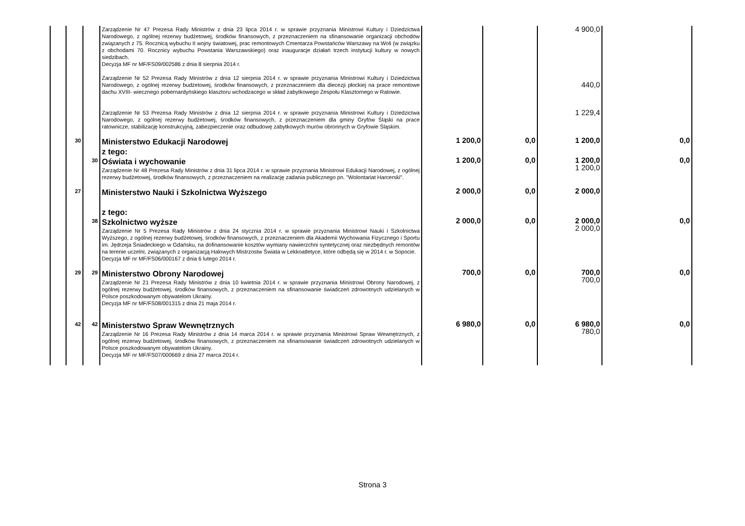| | | | Zarządzenie Nr 47 Prezesa Rady Ministrów z dnia 23 lipca 2014 r. w sprawie przyznania Ministrowi Kultury i Dziedzictwa Narodowego, z ogólnej rezerwy budżetowej, środków finansowych, z przeznaczeniem na sfinansowanie organizacji obchodów związanych z 75. Rocznicą wybuchu II wojny światowej, prac remontowych Cmentarza Powstańców Warszawy na Woli (w związku z obchodami 70. Rocznicy wybuchu Powstania Warszawskiego) oraz inauguracje działań trzech instytucji kultury w nowych siedzibach. Decyzja MF nr MF/FS09/002586 z dnia 8 sierpnia 2014 r. | | | 4 900,0 | |
| | | | Zarządzenie Nr 52 Prezesa Rady Ministrów z dnia 12 sierpnia 2014 r. w sprawie przyznania Ministrowi Kultury i Dziedzictwa Narodowego, z ogólnej rezerwy budżetowej, środków finansowych, z przeznaczeniem dla diecezji płockiej na prace remontowe dachu XVIII- wiecznego pobernardyńskiego klasztoru wchodzacego w skład zabytkowego Zespołu Klasztornego w Ratowie. | | | 440,0 | |
| | | | Zarządzenie Nr 53 Prezesa Rady Ministrów z dnia 12 sierpnia 2014 r. w sprawie przyznania Ministrowi Kultury i Dziedzictwa Narodowego, z ogólnej rezerwy budżetowej, środków finansowych, z przeznaczeniem dla gminy Gryfów Śląski na prace ratownicze, stabilizację konstrukcyjną, zabezpieczenie oraz odbudowę zabytkowych murów obronnych w Gryfowie Śląskim. | | | 1 229,4 | |
| | 30 | | Ministerstwo Edukacji Narodowej z tego: | 1 200,0 | 0,0 | 1 200,0 | 0,0 |
| | | 30 | Oświata i wychowanie Zarządzenie Nr 48 Prezesa Rady Ministrów z dnia 31 lipca 2014 r. w sprawie przyznania Ministrowi Edukacji Narodowej, z ogólnej rezerwy budżetowej, środków finansowych, z przeznaczeniem na realizację zadania publicznego pn. "Wolontariat Harcerski". | 1 200,0 | 0,0 | 1 200,0 1 200,0 | 0,0 |
| | 27 | | Ministerstwo Nauki i Szkolnictwa Wyższego z tego: | 2 000,0 | 0,0 | 2 000,0 | |
| | | 38 | Szkolnictwo wyższe Zarządzenie Nr 5 Prezesa Rady Ministrów z dnia 24 stycznia 2014 r. w sprawie przyznania Ministrowi Nauki i Szkolnictwa Wyższego, z ogólnej rezerwy budżetowej, środków finansowych, z przeznaczeniem dla Akademii Wychowania Fizycznego i Sportu im. Jędrzeja Śniadeckiego w Gdańsku, na dofinansowanie kosztów wymiany nawierzchni syntetycznej oraz niezbędnych remontów na terenie uczelni, związanych z organizacją Halowych Mistrzostw Świata w Lekkoatletyce, które odbędą się w 2014 r. w Sopocie. Decyzja MF nr MF/FS06/000167 z dnia 6 lutego 2014 r. | 2 000,0 | 0,0 | 2 000,0 2 000,0 | 0,0 |
| | 29 | 29 | Ministerstwo Obrony Narodowej Zarządzenie Nr 21 Prezesa Rady Ministrów z dnia 10 kwietnia 2014 r. w sprawie przyznania Ministrowi Obrony Narodowej, z ogólnej rezerwy budżetowej, środków finansowych, z przeznaczeniem na sfinansowanie świadczeń zdrowotnych udzielanych w Polsce poszkodowanym obywatelom Ukrainy. Decyzja MF nr MF/FS08/001315 z dnia 21 maja 2014 r. | 700,0 | 0,0 | 700,0 700,0 | 0,0 |
| | 42 | 42 | Ministerstwo Spraw Wewnętrznych Zarządzenie Nr 16 Prezesa Rady Ministrów z dnia 14 marca 2014 r. w sprawie przyznania Ministrowi Spraw Wewnętrznych, z ogólnej rezerwy budżetowej, środków finansowych, z przeznaczeniem na sfinansowanie świadczeń zdrowotnych udzielanych w Polsce poszkodowanym obywatelom Ukrainy. Decyzja MF nr MF/FS07/000669 z dnia 27 marca 2014 r. | 6 980,0 | 0,0 | 6 980,0 780,0 | 0,0 |
Strona 3